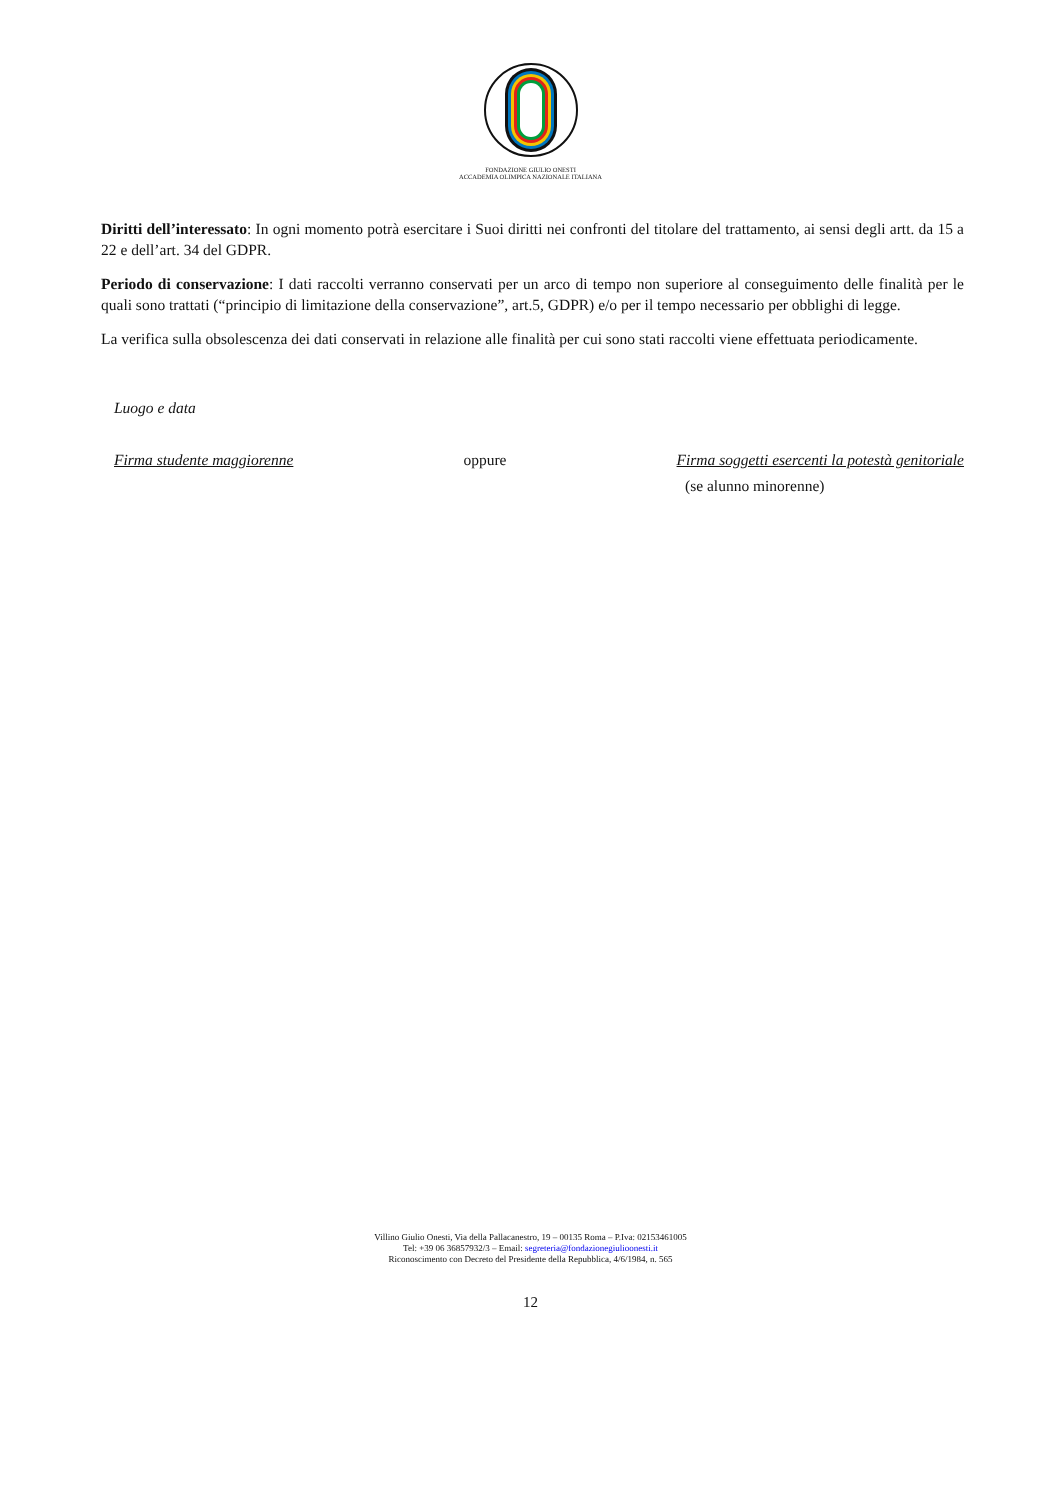FONDAZIONE GIULIO ONESTI
ACCADEMIA OLIMPICA NAZIONALE ITALIANA
Diritti dell’interessato: In ogni momento potrà esercitare i Suoi diritti nei confronti del titolare del trattamento, ai sensi degli artt. da 15 a 22 e dell’art. 34 del GDPR.
Periodo di conservazione: I dati raccolti verranno conservati per un arco di tempo non superiore al conseguimento delle finalità per le quali sono trattati (“principio di limitazione della conservazione”, art.5, GDPR) e/o per il tempo necessario per obblighi di legge.
La verifica sulla obsolescenza dei dati conservati in relazione alle finalità per cui sono stati raccolti viene effettuata periodicamente.
Luogo e data
Firma studente maggiorenne oppure Firma soggetti esercenti la potestà genitoriale
(se alunno minorenne)
Villino Giulio Onesti, Via della Pallacanestro, 19 – 00135 Roma – P.Iva: 02153461005
Tel: +39 06 36857932/3 – Email: segreteria@fondazionegiulioonesti.it
Riconoscimento con Decreto del Presidente della Repubblica, 4/6/1984, n. 565
12